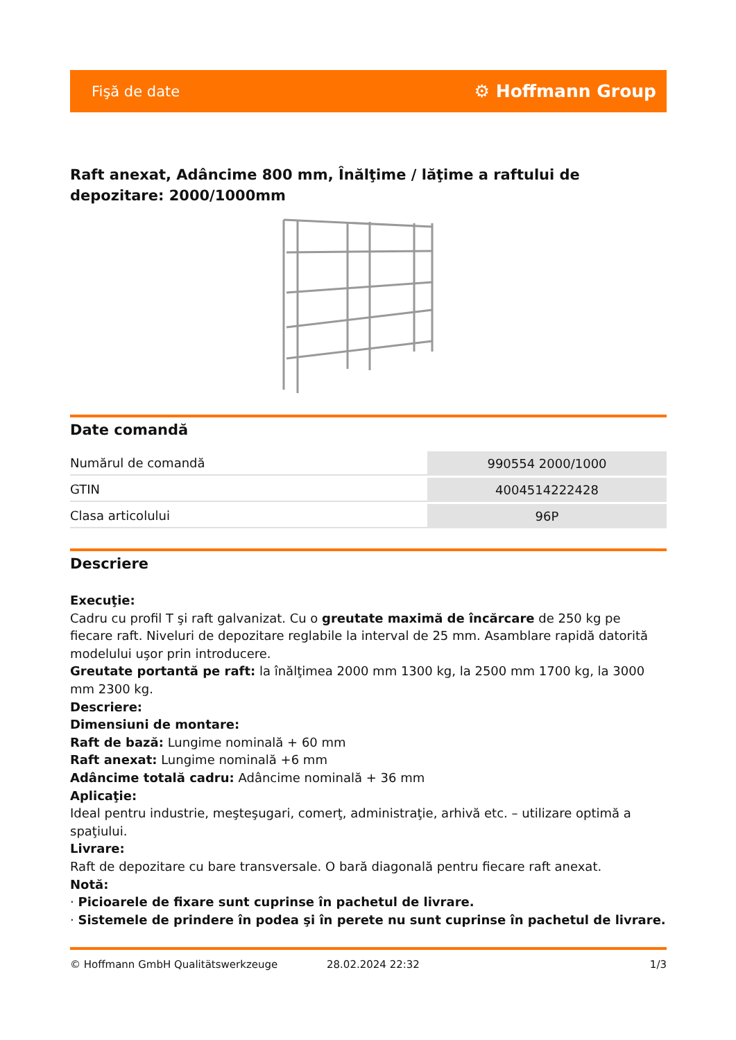Fişă de date ⚙ Hoffmann Group
Raft anexat, Adâncime 800 mm, Înălţime / lăţime a raftului de depozitare: 2000/1000mm
Date comandă
| Numărul de comandă | 990554 2000/1000 |
| GTIN | 4004514222428 |
| Clasa articolului | 96P |
Descriere
Execuţie:
Cadru cu profil T şi raft galvanizat. Cu o greutate maximă de încărcare de 250 kg pe fiecare raft. Niveluri de depozitare reglabile la interval de 25 mm. Asamblare rapidă datorită modelului uşor prin introducere.
Greutate portantă pe raft: la înălţimea 2000 mm 1300 kg, la 2500 mm 1700 kg, la 3000 mm 2300 kg.
Descriere:
Dimensiuni de montare:
Raft de bază: Lungime nominală + 60 mm
Raft anexat: Lungime nominală +6 mm
Adâncime totală cadru: Adâncime nominală + 36 mm
Aplicaţie:
Ideal pentru industrie, meşteşugari, comerţ, administraţie, arhivă etc. – utilizare optimă a spaţiului.
Livrare:
Raft de depozitare cu bare transversale. O bară diagonală pentru fiecare raft anexat.
Notă:
· Picioarele de fixare sunt cuprinse în pachetul de livrare.
· Sistemele de prindere în podea şi în perete nu sunt cuprinse în pachetul de livrare.
© Hoffmann GmbH Qualitätswerkzeuge 28.02.2024 22:32 1/3